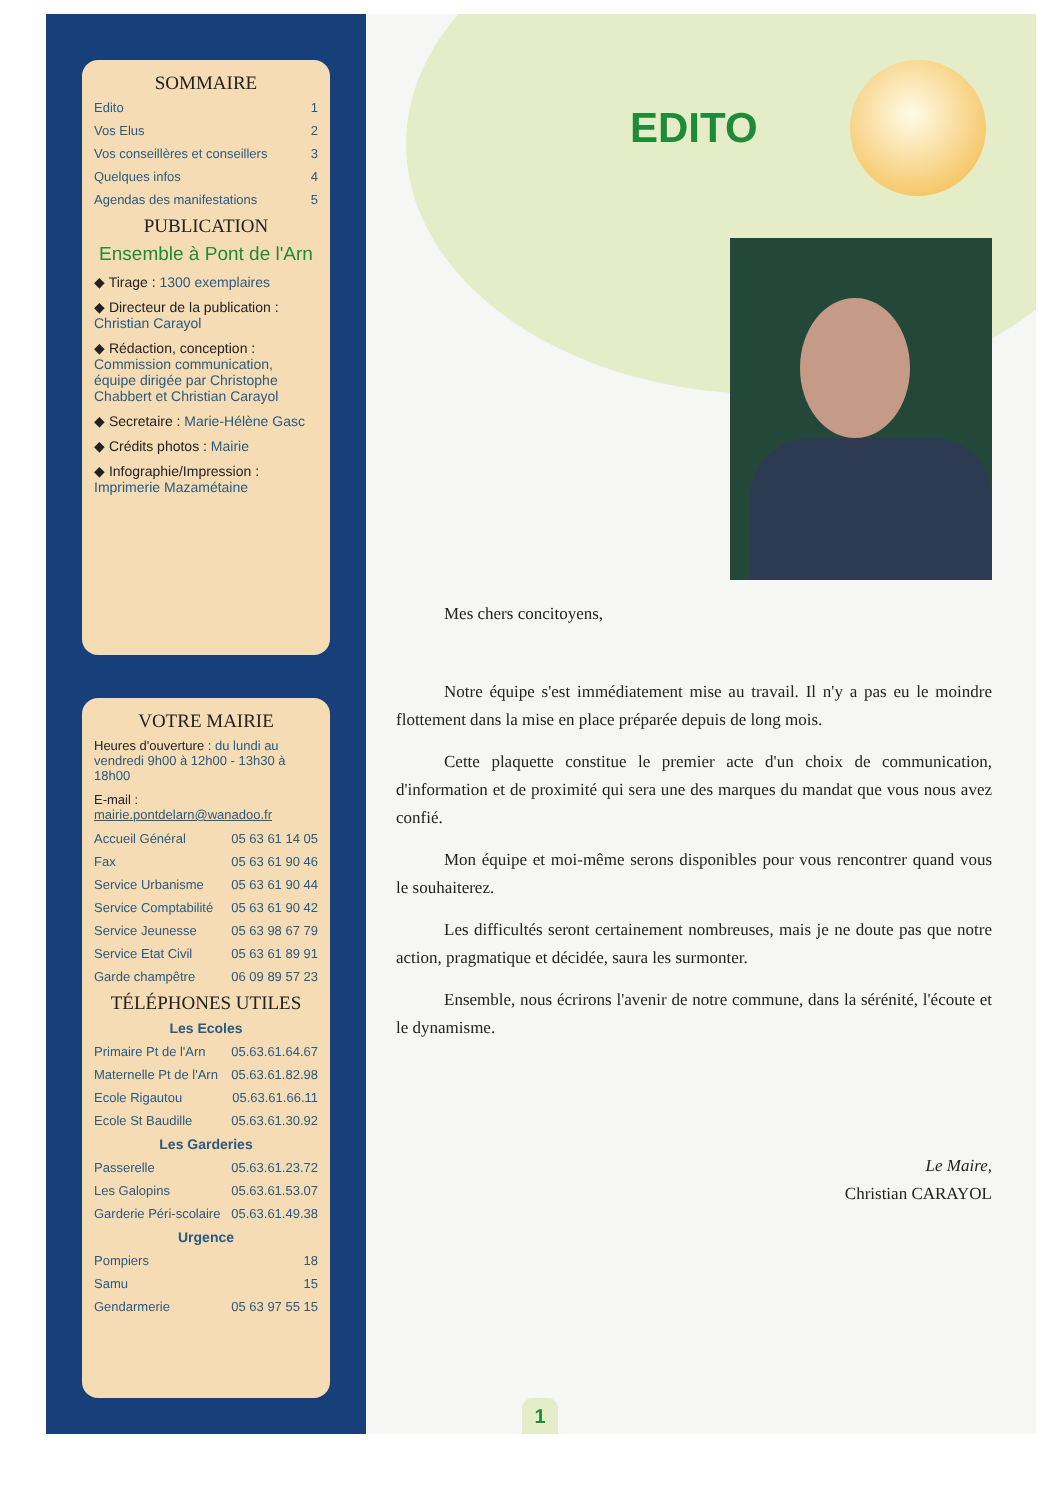SOMMAIRE
Edito 1
Vos Elus 2
Vos conseillères et conseillers 3
Quelques infos 4
Agendas des manifestations 5
PUBLICATION
Ensemble à Pont de l'Arn
◆ Tirage : 1300 exemplaires
◆ Directeur de la publication : Christian Carayol
◆ Rédaction, conception : Commission communication, équipe dirigée par Christophe Chabbert et Christian Carayol
◆ Secretaire : Marie-Hélène Gasc
◆ Crédits photos : Mairie
◆ Infographie/Impression : Imprimerie Mazamétaine
VOTRE MAIRIE
Heures d'ouverture : du lundi au vendredi 9h00 à 12h00 - 13h30 à 18h00
E-mail : mairie.pontdelarn@wanadoo.fr
Accueil Général 05 63 61 14 05
Fax 05 63 61 90 46
Service Urbanisme 05 63 61 90 44
Service Comptabilité 05 63 61 90 42
Service Jeunesse 05 63 98 67 79
Service Etat Civil 05 63 61 89 91
Garde champêtre 06 09 89 57 23
TÉLÉPHONES UTILES
Les Ecoles
Primaire Pt de l'Arn 05.63.61.64.67
Maternelle Pt de l'Arn 05.63.61.82.98
Ecole Rigautou 05.63.61.66.11
Ecole St Baudille 05.63.61.30.92
Les Garderies
Passerelle 05.63.61.23.72
Les Galopins 05.63.61.53.07
Garderie Péri-scolaire 05.63.61.49.38
Urgence
Pompiers 18
Samu 15
Gendarmerie 05 63 97 55 15
EDITO
Mes chers concitoyens,
Notre équipe s'est immédiatement mise au travail. Il n'y a pas eu le moindre flottement dans la mise en place préparée depuis de long mois.
Cette plaquette constitue le premier acte d'un choix de communication, d'information et de proximité qui sera une des marques du mandat que vous nous avez confié.
Mon équipe et moi-même serons disponibles pour vous rencontrer quand vous le souhaiterez.
Les difficultés seront certainement nombreuses, mais je ne doute pas que notre action, pragmatique et décidée, saura les surmonter.
Ensemble, nous écrirons l'avenir de notre commune, dans la sérénité, l'écoute et le dynamisme.
Le Maire,
Christian CARAYOL
1